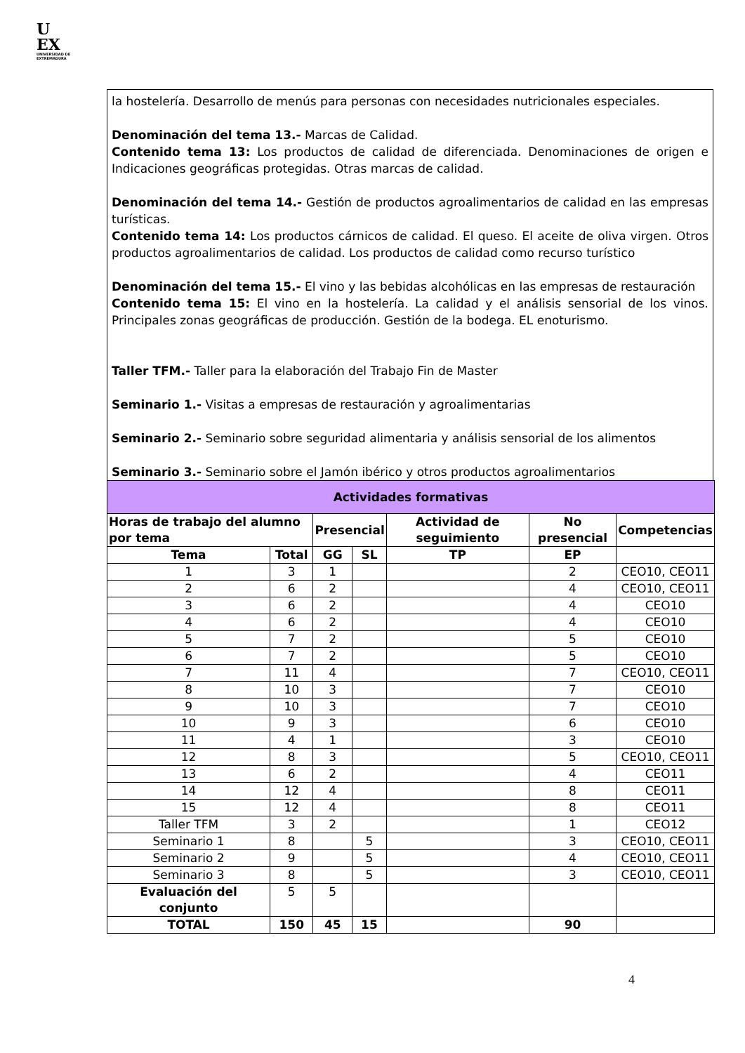U
EX
UNIVERSIDAD DE EXTREMADURA
la hostelería. Desarrollo de menús para personas con necesidades nutricionales especiales.
Denominación del tema 13.- Marcas de Calidad.
Contenido tema 13: Los productos de calidad de diferenciada. Denominaciones de origen e Indicaciones geográficas protegidas. Otras marcas de calidad.
Denominación del tema 14.- Gestión de productos agroalimentarios de calidad en las empresas turísticas.
Contenido tema 14: Los productos cárnicos de calidad. El queso. El aceite de oliva virgen. Otros productos agroalimentarios de calidad. Los productos de calidad como recurso turístico
Denominación del tema 15.- El vino y las bebidas alcohólicas en las empresas de restauración
Contenido tema 15: El vino en la hostelería. La calidad y el análisis sensorial de los vinos. Principales zonas geográficas de producción. Gestión de la bodega. EL enoturismo.
Taller TFM.- Taller para la elaboración del Trabajo Fin de Master
Seminario 1.- Visitas a empresas de restauración y agroalimentarias
Seminario 2.- Seminario sobre seguridad alimentaria y análisis sensorial de los alimentos
Seminario 3.- Seminario sobre el Jamón ibérico y otros productos agroalimentarios
| Actividades formativas | | | | | | |
| --- | --- | --- | --- | --- | --- | --- |
| Horas de trabajo del alumno por tema | | Presencial | | Actividad de seguimiento | No presencial | Competencias |
| Tema | Total | GG | SL | TP | EP | |
| 1 | 3 | 1 | | | 2 | CEO10, CEO11 |
| 2 | 6 | 2 | | | 4 | CEO10, CEO11 |
| 3 | 6 | 2 | | | 4 | CEO10 |
| 4 | 6 | 2 | | | 4 | CEO10 |
| 5 | 7 | 2 | | | 5 | CEO10 |
| 6 | 7 | 2 | | | 5 | CEO10 |
| 7 | 11 | 4 | | | 7 | CEO10, CEO11 |
| 8 | 10 | 3 | | | 7 | CEO10 |
| 9 | 10 | 3 | | | 7 | CEO10 |
| 10 | 9 | 3 | | | 6 | CEO10 |
| 11 | 4 | 1 | | | 3 | CEO10 |
| 12 | 8 | 3 | | | 5 | CEO10, CEO11 |
| 13 | 6 | 2 | | | 4 | CEO11 |
| 14 | 12 | 4 | | | 8 | CEO11 |
| 15 | 12 | 4 | | | 8 | CEO11 |
| Taller TFM | 3 | 2 | | | 1 | CEO12 |
| Seminario 1 | 8 | | 5 | | 3 | CEO10, CEO11 |
| Seminario 2 | 9 | | 5 | | 4 | CEO10, CEO11 |
| Seminario 3 | 8 | | 5 | | 3 | CEO10, CEO11 |
| Evaluación del conjunto | 5 | 5 | | | | |
| TOTAL | 150 | 45 | 15 | | 90 | |
4